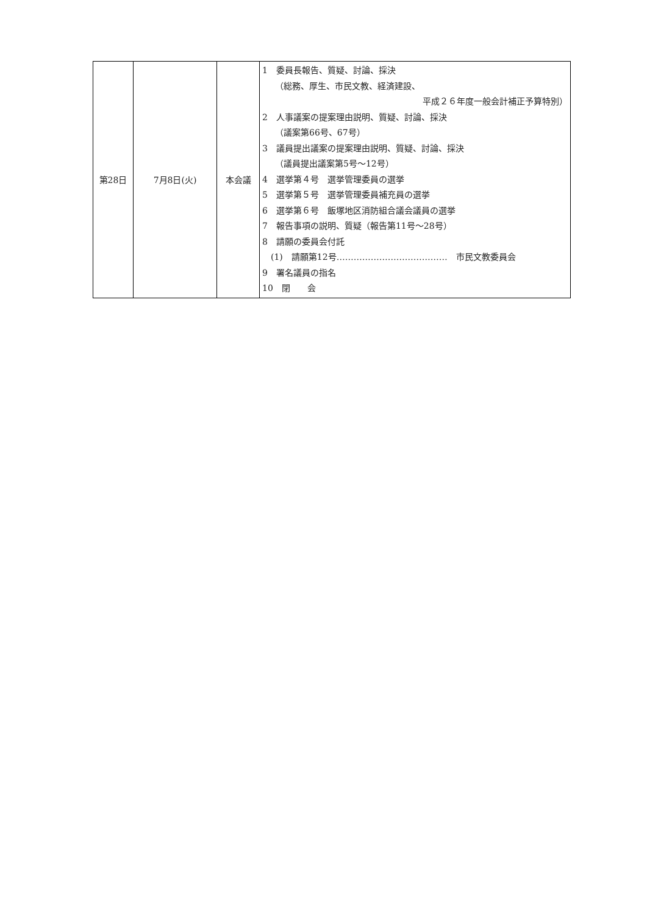| 第28日 | 7月8日(火) | 本会議 | 1 委員長報告、質疑、討論、採決 （総務、厚生、市民文教、経済建設、 平成２６年度一般会計補正予算特別） 2 人事議案の提案理由説明、質疑、討論、採決 （議案第66号、67号） 3 議員提出議案の提案理由説明、質疑、討論、採決 （議員提出議案第5号～12号） 4 選挙第４号 選挙管理委員の選挙 5 選挙第５号 選挙管理委員補充員の選挙 6 選挙第６号 飯塚地区消防組合議会議員の選挙 7 報告事項の説明、質疑（報告第11号～28号） 8 請願の委員会付託 (1) 請願第12号………………………………… 市民文教委員会 9 署名議員の指名 10 閉 会 |